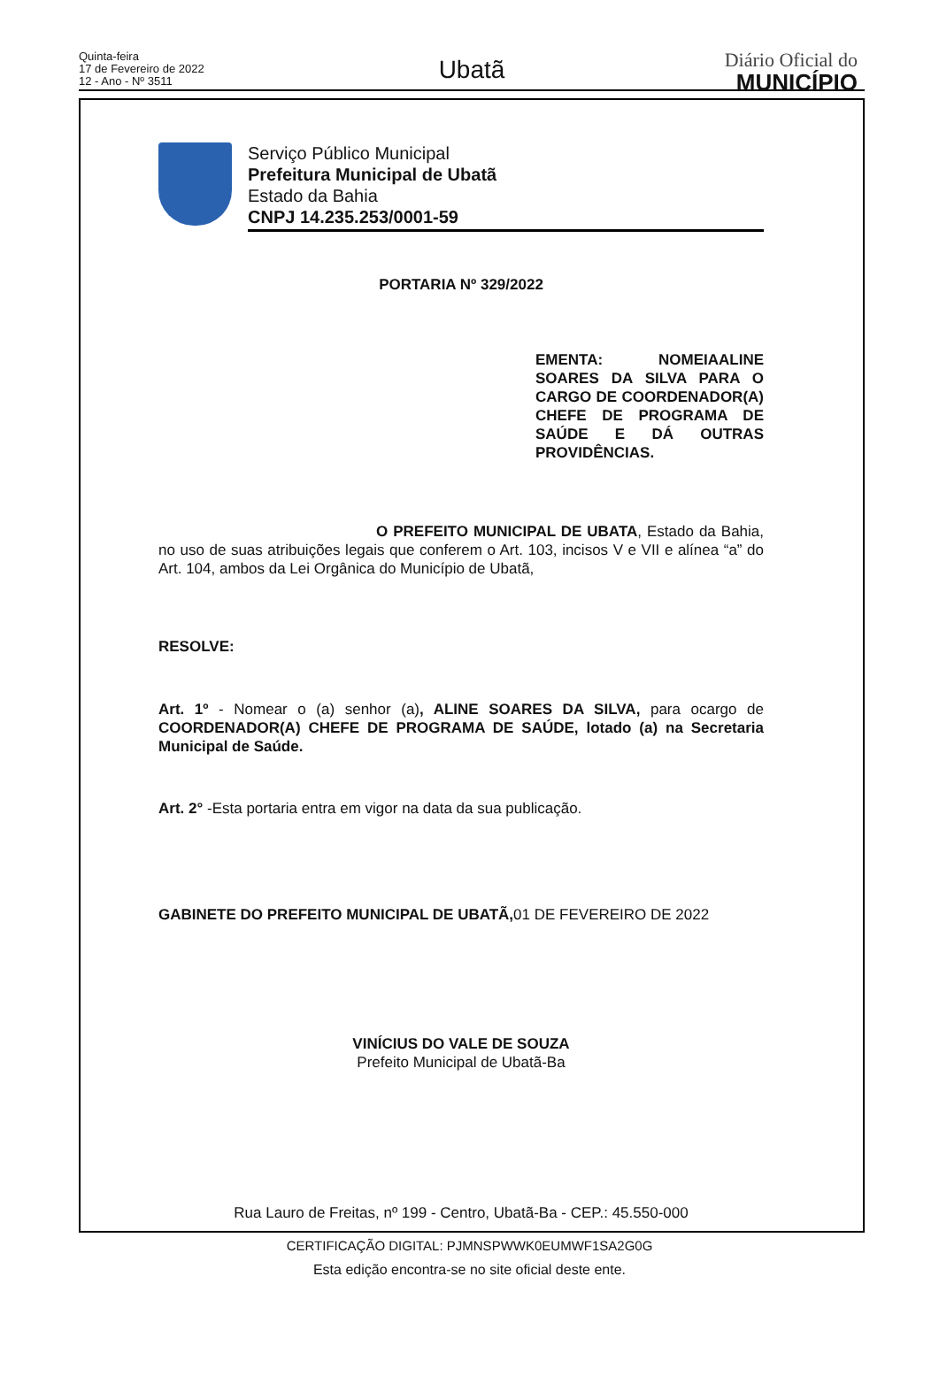Quinta-feira
17 de Fevereiro de 2022
12 - Ano - Nº 3511
Ubatã
Diário Oficial do
MUNICÍPIO
Serviço Público Municipal
Prefeitura Municipal de Ubatã
Estado da Bahia
CNPJ 14.235.253/0001-59
PORTARIA Nº 329/2022
EMENTA: NOMEIAALINE SOARES DA SILVA PARA O CARGO DE COORDENADOR(A) CHEFE DE PROGRAMA DE SAÚDE E DÁ OUTRAS PROVIDÊNCIAS.
O PREFEITO MUNICIPAL DE UBATA, Estado da Bahia, no uso de suas atribuições legais que conferem o Art. 103, incisos V e VII e alínea “a” do Art. 104, ambos da Lei Orgânica do Município de Ubatã,
RESOLVE:
Art. 1º - Nomear o (a) senhor (a), ALINE SOARES DA SILVA, para ocargo de COORDENADOR(A) CHEFE DE PROGRAMA DE SAÚDE, lotado (a) na Secretaria Municipal de Saúde.
Art. 2° -Esta portaria entra em vigor na data da sua publicação.
GABINETE DO PREFEITO MUNICIPAL DE UBATÃ, 01 DE FEVEREIRO DE 2022
VINÍCIUS DO VALE DE SOUZA
Prefeito Municipal de Ubatã-Ba
Rua Lauro de Freitas, nº 199 - Centro, Ubatã-Ba - CEP.: 45.550-000
CERTIFICAÇÃO DIGITAL: PJMNSPWWK0EUMWF1SA2G0G
Esta edição encontra-se no site oficial deste ente.